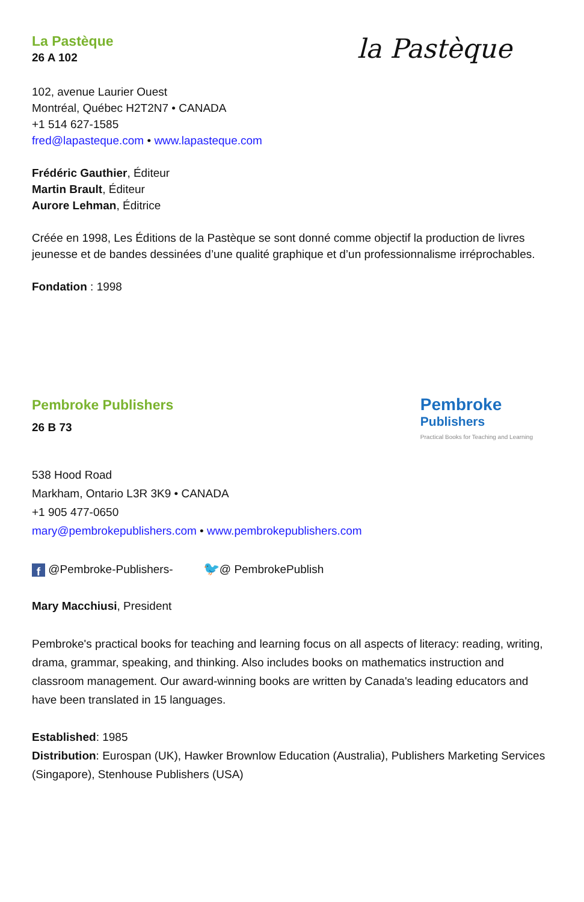La Pastèque
26 A 102
la Pastèque
102, avenue Laurier Ouest
Montréal, Québec H2T2N7 • CANADA
+1 514 627-1585
fred@lapasteque.com • www.lapasteque.com
Frédéric Gauthier, Éditeur
Martin Brault, Éditeur
Aurore Lehman, Éditrice
Créée en 1998, Les Éditions de la Pastèque se sont donné comme objectif la production de livres jeunesse et de bandes dessinées d’une qualité graphique et d’un professionnalisme irréprochables.
Fondation : 1998
Pembroke Publishers
26 B 73
Pembroke
Publishers
Practical Books for Teaching and Learning
538 Hood Road
Markham, Ontario L3R 3K9 • CANADA
+1 905 477-0650
mary@pembrokepublishers.com • www.pembrokepublishers.com
f @Pembroke-Publishers- 🐦@ PembrokePublish
Mary Macchiusi, President
Pembroke's practical books for teaching and learning focus on all aspects of literacy: reading, writing, drama, grammar, speaking, and thinking. Also includes books on mathematics instruction and classroom management. Our award-winning books are written by Canada's leading educators and have been translated in 15 languages.
Established: 1985
Distribution: Eurospan (UK), Hawker Brownlow Education (Australia), Publishers Marketing Services (Singapore), Stenhouse Publishers (USA)